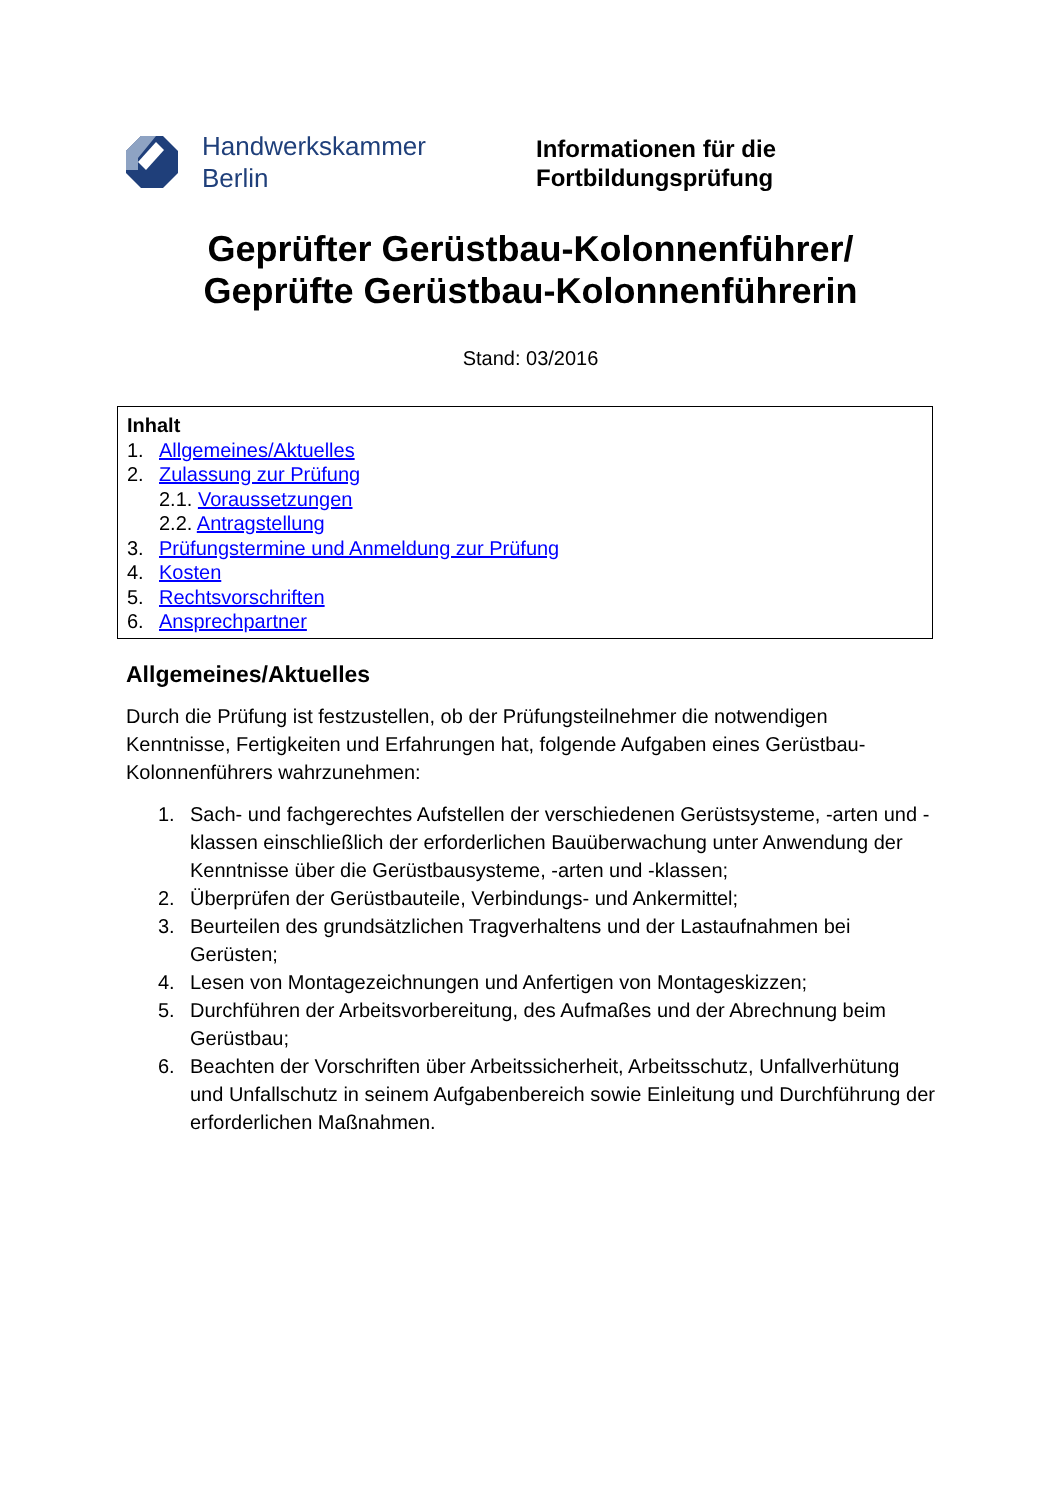Handwerkskammer
Berlin
Informationen für die
Fortbildungsprüfung
Geprüfter Gerüstbau-Kolonnenführer/
Geprüfte Gerüstbau-Kolonnenführerin
Stand: 03/2016
Inhalt
1. Allgemeines/Aktuelles
2. Zulassung zur Prüfung
2.1. Voraussetzungen
2.2. Antragstellung
3. Prüfungstermine und Anmeldung zur Prüfung
4. Kosten
5. Rechtsvorschriften
6. Ansprechpartner
Allgemeines/Aktuelles
Durch die Prüfung ist festzustellen, ob der Prüfungsteilnehmer die notwendigen Kenntnisse, Fertigkeiten und Erfahrungen hat, folgende Aufgaben eines Gerüstbau-Kolonnenführers wahrzunehmen:
1. Sach- und fachgerechtes Aufstellen der verschiedenen Gerüstsysteme, -arten und -klassen einschließlich der erforderlichen Bauüberwachung unter Anwendung der Kenntnisse über die Gerüstbausysteme, -arten und -klassen;
2. Überprüfen der Gerüstbauteile, Verbindungs- und Ankermittel;
3. Beurteilen des grundsätzlichen Tragverhaltens und der Lastaufnahmen bei Gerüsten;
4. Lesen von Montagezeichnungen und Anfertigen von Montageskizzen;
5. Durchführen der Arbeitsvorbereitung, des Aufmaßes und der Abrechnung beim Gerüstbau;
6. Beachten der Vorschriften über Arbeitssicherheit, Arbeitsschutz, Unfallverhütung und Unfallschutz in seinem Aufgabenbereich sowie Einleitung und Durchführung der erforderlichen Maßnahmen.